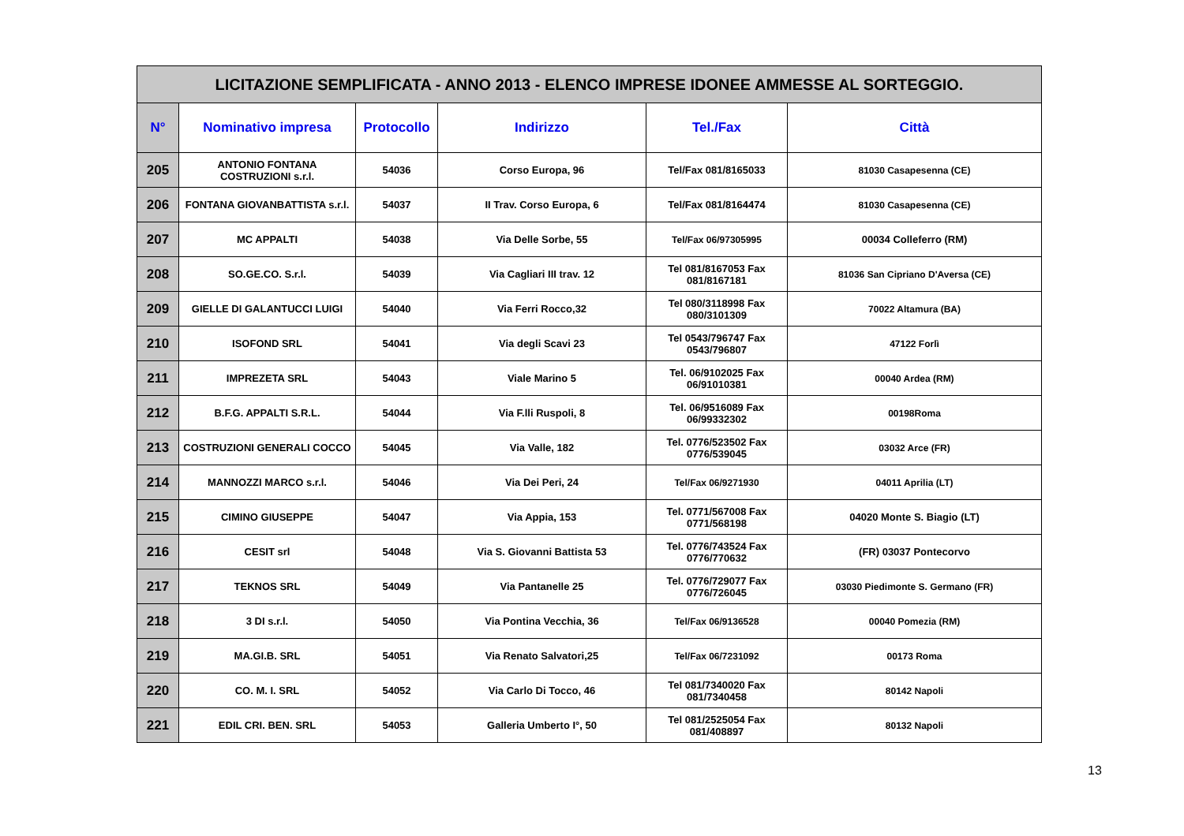| LICITAZIONE SEMPLIFICATA - ANNO 2013 - ELENCO IMPRESE IDONEE AMMESSE AL SORTEGGIO. | | | | | |
| --- | --- | --- | --- | --- | --- |
| N° | Nominativo impresa | Protocollo | Indirizzo | Tel./Fax | Città |
| 205 | ANTONIO FONTANA COSTRUZIONI s.r.l. | 54036 | Corso Europa, 96 | Tel/Fax 081/8165033 | 81030 Casapesenna (CE) |
| 206 | FONTANA GIOVANBATTISTA s.r.l. | 54037 | II Trav. Corso Europa, 6 | Tel/Fax 081/8164474 | 81030 Casapesenna (CE) |
| 207 | MC APPALTI | 54038 | Via Delle Sorbe, 55 | Tel/Fax 06/97305995 | 00034 Colleferro (RM) |
| 208 | SO.GE.CO. S.r.l. | 54039 | Via Cagliari III trav. 12 | Tel 081/8167053 Fax 081/8167181 | 81036 San Cipriano D'Aversa (CE) |
| 209 | GIELLE DI GALANTUCCI LUIGI | 54040 | Via Ferri Rocco,32 | Tel 080/3118998 Fax 080/3101309 | 70022 Altamura (BA) |
| 210 | ISOFOND SRL | 54041 | Via degli Scavi 23 | Tel 0543/796747 Fax 0543/796807 | 47122 Forlì |
| 211 | IMPREZETA SRL | 54043 | Viale Marino 5 | Tel. 06/9102025 Fax 06/91010381 | 00040 Ardea (RM) |
| 212 | B.F.G. APPALTI S.R.L. | 54044 | Via F.lli Ruspoli, 8 | Tel. 06/9516089 Fax 06/99332302 | 00198Roma |
| 213 | COSTRUZIONI GENERALI COCCO | 54045 | Via Valle, 182 | Tel. 0776/523502 Fax 0776/539045 | 03032 Arce (FR) |
| 214 | MANNOZZI MARCO s.r.l. | 54046 | Via Dei Peri, 24 | Tel/Fax 06/9271930 | 04011 Aprilia (LT) |
| 215 | CIMINO GIUSEPPE | 54047 | Via Appia, 153 | Tel. 0771/567008 Fax 0771/568198 | 04020 Monte S. Biagio (LT) |
| 216 | CESIT srl | 54048 | Via S. Giovanni Battista 53 | Tel. 0776/743524 Fax 0776/770632 | (FR) 03037 Pontecorvo |
| 217 | TEKNOS SRL | 54049 | Via Pantanelle 25 | Tel. 0776/729077 Fax 0776/726045 | 03030 Piedimonte S. Germano (FR) |
| 218 | 3 DI s.r.l. | 54050 | Via Pontina Vecchia, 36 | Tel/Fax 06/9136528 | 00040 Pomezia (RM) |
| 219 | MA.GI.B. SRL | 54051 | Via Renato Salvatori,25 | Tel/Fax 06/7231092 | 00173 Roma |
| 220 | CO. M. I. SRL | 54052 | Via Carlo Di Tocco, 46 | Tel 081/7340020 Fax 081/7340458 | 80142 Napoli |
| 221 | EDIL CRI. BEN. SRL | 54053 | Galleria Umberto I°, 50 | Tel 081/2525054 Fax 081/408897 | 80132 Napoli |
13